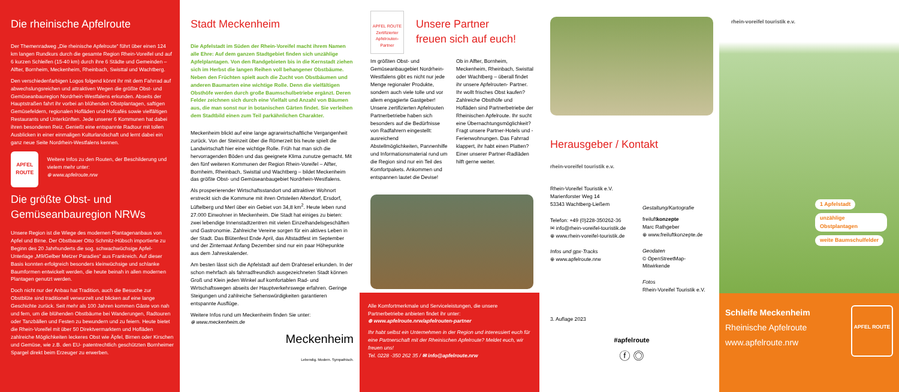Die rheinische Apfelroute
Der Themenradweg „Die rheinische Apfelroute“ führt über einen 124 km langen Rundkurs durch die gesamte Region Rhein-Voreifel und auf 6 kurzen Schleifen (15-40 km) durch ihre 6 Städte und Gemeinden – Alfter, Bornheim, Meckenheim, Rheinbach, Swisttal und Wachtberg.
Den verschiedenfarbigen Logos folgend könnt ihr mit dem Fahrrad auf abwechslungsreichen und attraktiven Wegen die größte Obst- und Gemüseanbauregion Nordrhein-Westfalens erkunden. Abseits der Hauptstraßen fahrt ihr vorbei an blühenden Obstplantagen, saftigen Gemüsefeldern, regionalen Hofläden und Hofcafés sowie vielfältigen Restaurants und Unterkünften. Jede unserer 6 Kommunen hat dabei ihren besonderen Reiz. Genießt eine entspannte Radtour mit tollen Ausblicken in einer einmaligen Kulturlandschaft und lernt dabei ein ganz neue Seite Nordrhein-Westfalens kennen.
APFEL ROUTE
Weitere Infos zu den Routen, der Beschilderung und vielem mehr unter:
⊕ www.apfelroute.nrw
Die größte Obst- und Gemüseanbauregion NRWs
Unsere Region ist die Wiege des modernen Plantagenanbaus von Apfel und Birne. Der Obstbauer Otto Schmitz-Hübsch importierte zu Beginn des 20 Jahrhunderts die sog. schwachwüchsige Apfel-Unterlage „M9/Gelber Metzer Paradies“ aus Frankreich. Auf dieser Basis konnten erfolgreich besonders kleinwüchsige und schlanke Baumformen entwickelt werden, die heute beinah in allen modernen Plantagen genutzt werden.
Doch nicht nur der Anbau hat Tradition, auch die Besuche zur Obstblüte sind traditionell verwurzelt und blicken auf eine lange Geschichte zurück. Seit mehr als 100 Jahren kommen Gäste von nah und fern, um die blühenden Obstbäume bei Wanderungen, Radtouren oder Tanzbällen und Festen zu bewundern und zu feiern. Heute bietet die Rhein-Voreifel mit über 50 Direktvermarktern und Hofläden zahlreiche Möglichkeiten leckeres Obst wie Äpfel, Birnen oder Kirschen und Gemüse, wie z.B. den EU- patentrechtlich geschützten Bornheimer Spargel direkt beim Erzeuger zu erwerben.
Stadt Meckenheim
Die Apfelstadt im Süden der Rhein-Voreifel macht ihrem Namen alle Ehre: Auf dem ganzen Stadtgebiet finden sich unzählige Apfelplantagen. Von den Randgebieten bis in die Kernstadt ziehen sich im Herbst die langen Reihen voll behangener Obstbäume. Neben den Früchten spielt auch die Zucht von Obstbäumen und anderen Baumarten eine wichtige Rolle. Denn die vielfältigen Obsthöfe werden durch große Baumschulbetriebe ergänzt. Deren Felder zeichnen sich durch eine Vielfalt und Anzahl von Bäumen aus, die man sonst nur in botanischen Gärten findet. Sie verleihen dem Stadtbild einen zum Teil parkähnlichen Charakter.
Meckenheim blickt auf eine lange agrarwirtschaftliche Vergangenheit zurück. Von der Steinzeit über die Römerzeit bis heute spielt die Landwirtschaft hier eine wichtige Rolle. Früh hat man sich die hervorragenden Böden und das geeignete Klima zunutze gemacht. Mit den fünf weiteren Kommunen der Region Rhein-Voreifel – Alfter, Bornheim, Rheinbach, Swisttal und Wachtberg – bildet Meckenheim das größte Obst- und Gemüseanbaugebiet Nordrhein-Westfalens.
Als prosperierender Wirtschaftsstandort und attraktiver Wohnort erstreckt sich die Kommune mit ihren Ortsteilen Altendorf, Ersdorf, Lüftelberg und Merl über ein Gebiet von 34,8 km<sup>2</sup>. Heute leben rund 27.000 Einwohner in Meckenheim. Die Stadt hat einiges zu bieten: zwei lebendige Innenstadtzentren mit vielen Einzelhandelsgeschäften und Gastronomie. Zahlreiche Vereine sorgen für ein aktives Leben in der Stadt. Das Blütenfest Ende April, das Altstadtfest im September und der Zintemaat Anfang Dezember sind nur ein paar Höhepunkte aus dem Jahreskalender.
Am besten lässt sich die Apfelstadt auf dem Drahtesel erkunden. In der schon mehrfach als fahrradfreundlich ausgezeichneten Stadt können Groß und Klein jeden Winkel auf komfortablen Rad- und Wirtschaftswegen abseits der Hauptverkehrswege erfahren. Geringe Steigungen und zahlreiche Sehenswürdigkeiten garantieren entspannte Ausflüge.
Weitere Infos rund um Meckenheim finden Sie unter:
⊕ www.meckenheim.de
Meckenheim
Lebendig. Modern. Sympathisch.
APFEL ROUTE
Zertifizierter Apfelrouten-Partner
Unsere Partner
freuen sich auf euch!
Im größten Obst- und Gemüseanbaugebiet Nordrhein-Westfalens gibt es nicht nur jede Menge regionaler Produkte, sondern auch viele tolle und vor allem engagierte Gastgeber! Unsere zertifizierten Apfelrouten Partnerbetriebe haben sich besonders auf die Bedürfnisse von Radfahrern eingestellt: ausreichend Abstellmöglichkeiten, Pannenhilfe und Informationsmaterial rund um die Region sind nur ein Teil des Komfortpakets. Ankommen und entspannen lautet die Devise!
Ob in Alfter, Bornheim, Meckenheim, Rheinbach, Swisttal oder Wachtberg – überall findet ihr unsere Apfelrouten- Partner. Ihr wollt frisches Obst kaufen? Zahlreiche Obsthöfe und Hofläden sind Partnerbetriebe der Rheinischen Apfelroute. Ihr sucht eine Übernachtungsmöglichkeit? Fragt unsere Partner-Hotels und -Ferienwohnungen. Das Fahrrad klappert, ihr habt einen Platten? Einer unserer Partner-Radläden hilft gerne weiter.
Alle Komfortmerkmale und Serviceleistungen, die unsere Partnerbetriebe anbieten findet ihr unter:
⊕ www.apfelroute.nrw/apfelrouten-partner
Ihr habt selbst ein Unternehmen in der Region und interessiert euch für eine Partnerschaft mit der Rheinischen Apfelroute? Meldet euch, wir freuen uns!
Tel. 0228 -350 262 35 / ✉ info@apfelroute.nrw
Herausgeber / Kontakt
rhein-voreifel touristik e.v.
Rhein-Voreifel Touristik e.V.
Marienforster Weg 14
53343 Wachtberg-Ließem
Telefon: +49 (0)228-350262-36
✉ info@rhein-voreifel-touristik.de
⊕ www.rhein-voreifel-touristik.de
Infos und gpx-Tracks
⊕ www.apfelroute.nrw
Gestaltung/Kartografie
freiluftkonzepte
Marc Rathgeber
⊕ www.freiluftkonzepte.de
Geodaten
© OpenStreetMap-Mitwirkende
Fotos
Rhein-Voreifel Touristik e.V.
3. Auflage 2023
#apfelroute
ⓕ ◎
rhein-voreifel touristik e.v.
1 Apfelstadt
unzählige Obstplantagen
weite Baumschulfelder
Schleife Meckenheim
Rheinische Apfelroute
www.apfelroute.nrw
APFEL ROUTE